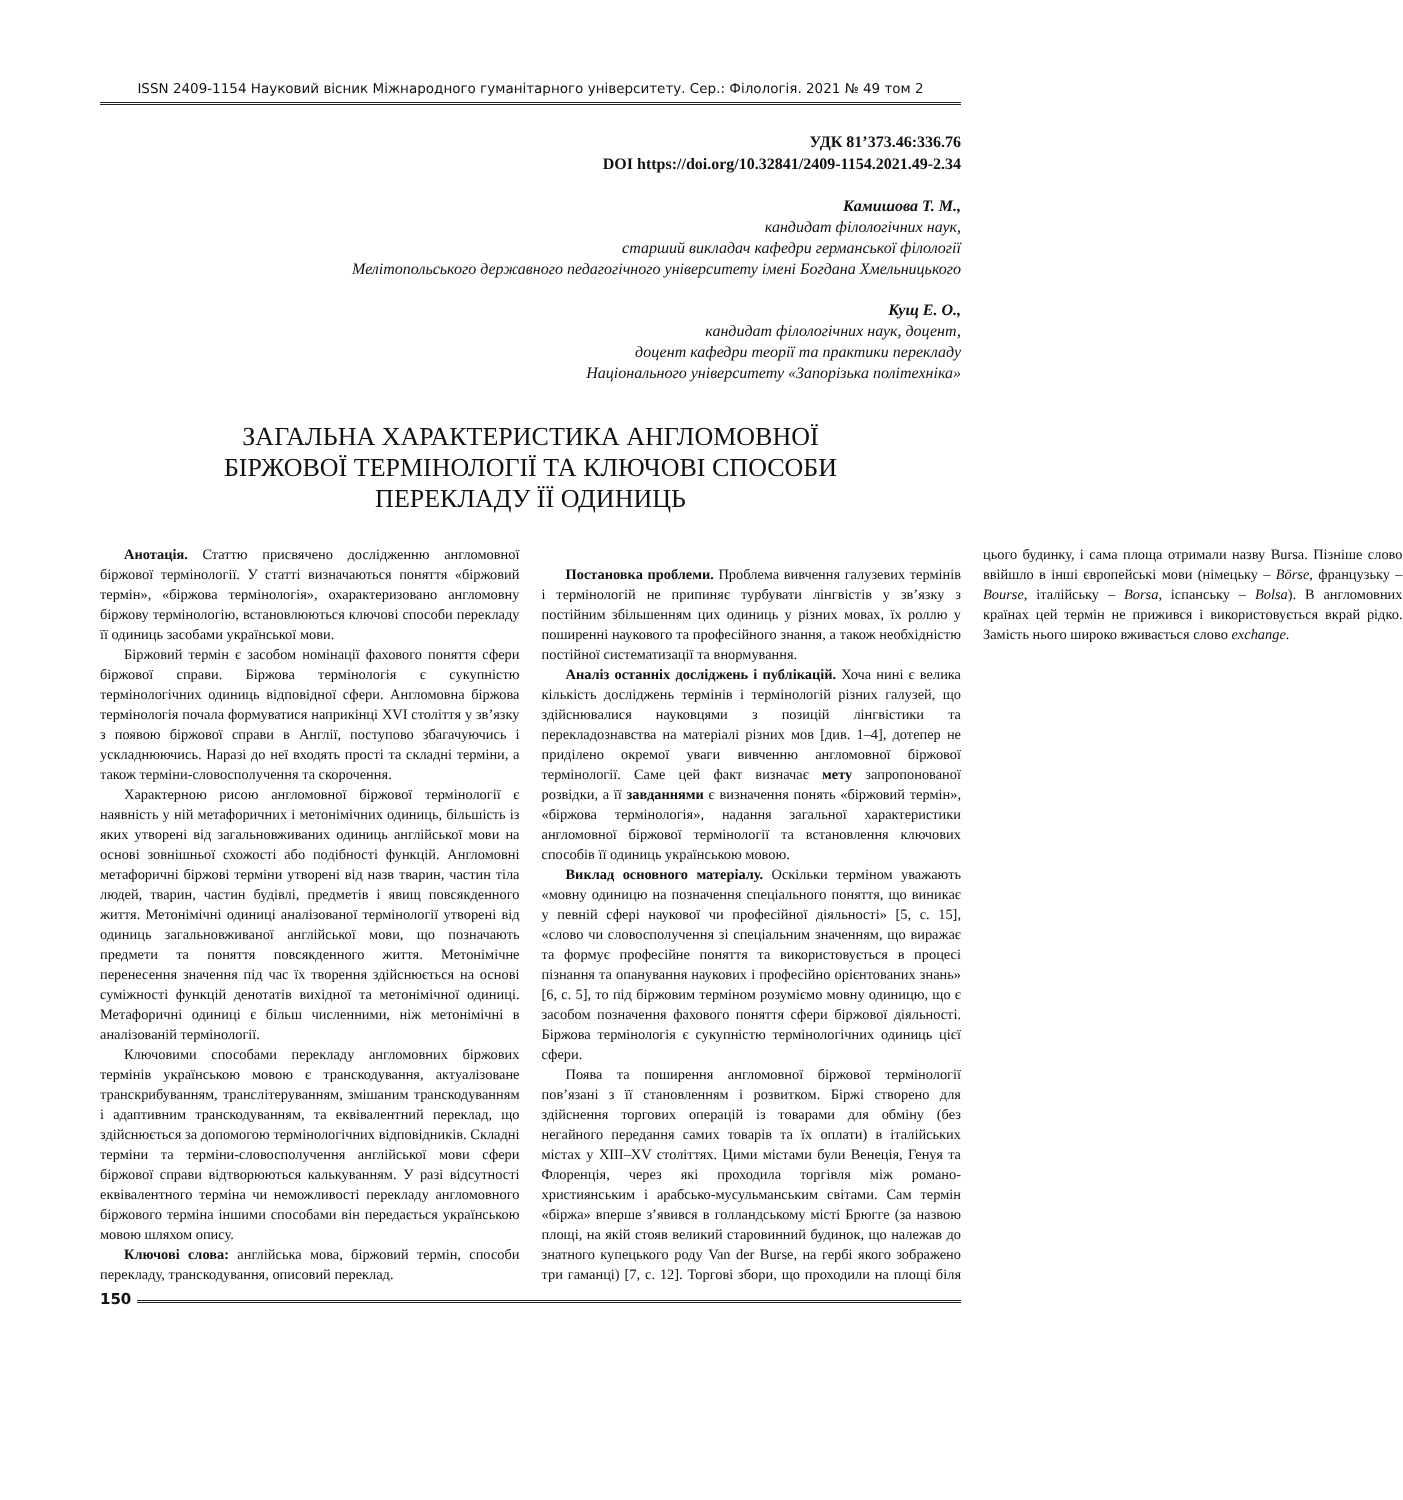ISSN 2409-1154 Науковий вісник Міжнародного гуманітарного університету. Сер.: Філологія. 2021 № 49 том 2
УДК 81’373.46:336.76
DOI https://doi.org/10.32841/2409-1154.2021.49-2.34
Камишова Т. М.,
кандидат філологічних наук,
старший викладач кафедри германської філології
Мелітопольського державного педагогічного університету імені Богдана Хмельницького
Кущ Е. О.,
кандидат філологічних наук, доцент,
доцент кафедри теорії та практики перекладу
Національного університету «Запорізька політехніка»
ЗАГАЛЬНА ХАРАКТЕРИСТИКА АНГЛОМОВНОЇ
БІРЖОВОЇ ТЕРМІНОЛОГІЇ ТА КЛЮЧОВІ СПОСОБИ
ПЕРЕКЛАДУ ЇЇ ОДИНИЦЬ
Анотація. Статтю присвячено дослідженню англомовної біржової термінології. У статті визначаються поняття «біржовий термін», «біржова термінологія», охарактеризовано англомовну біржову термінологію, встановлюються ключові способи перекладу її одиниць засобами української мови.
Біржовий термін є засобом номінації фахового поняття сфери біржової справи. Біржова термінологія є сукупністю термінологічних одиниць відповідної сфери. Англомовна біржова термінологія почала формуватися наприкінці XVI століття у зв’язку з появою біржової справи в Англії, поступово збагачуючись і ускладнюючись. Наразі до неї входять прості та складні терміни, а також терміни-словосполучення та скорочення.
Характерною рисою англомовної біржової термінології є наявність у ній метафоричних і метонімічних одиниць, більшість із яких утворені від загальновживаних одиниць англійської мови на основі зовнішньої схожості або подібності функцій. Англомовні метафоричні біржові терміни утворені від назв тварин, частин тіла людей, тварин, частин будівлі, предметів і явищ повсякденного життя. Метонімічні одиниці аналізованої термінології утворені від одиниць загальновживаної англійської мови, що позначають предмети та поняття повсякденного життя. Метонімічне перенесення значення під час їх творення здійснюється на основі суміжності функцій денотатів вихідної та метонімічної одиниці. Метафоричні одиниці є більш численними, ніж метонімічні в аналізованій термінології.
Ключовими способами перекладу англомовних біржових термінів українською мовою є транскодування, актуалізоване транскрибуванням, транслітеруванням, змішаним транскодуванням і адаптивним транскодуванням, та еквівалентний переклад, що здійснюється за допомогою термінологічних відповідників. Складні терміни та терміни-словосполучення англійської мови сфери біржової справи відтворюються калькуванням. У разі відсутності еквівалентного терміна чи неможливості перекладу англомовного біржового терміна іншими способами він передається українською мовою шляхом опису.
Ключові слова: англійська мова, біржовий термін, способи перекладу, транскодування, описовий переклад.
Постановка проблеми. Проблема вивчення галузевих термінів і термінологій не припиняє турбувати лінгвістів у зв’язку з постійним збільшенням цих одиниць у різних мовах, їх роллю у поширенні наукового та професійного знання, а також необхідністю постійної систематизації та внормування.
Аналіз останніх досліджень і публікацій. Хоча нині є велика кількість досліджень термінів і термінологій різних галузей, що здійснювалися науковцями з позицій лінгвістики та перекладознавства на матеріалі різних мов [див. 1–4], дотепер не приділено окремої уваги вивченню англомовної біржової термінології. Саме цей факт визначає мету запропонованої розвідки, а її завданнями є визначення понять «біржовий термін», «біржова термінологія», надання загальної характеристики англомовної біржової термінології та встановлення ключових способів її одиниць українською мовою.
Виклад основного матеріалу. Оскільки терміном уважають «мовну одиницю на позначення спеціального поняття, що виникає у певній сфері наукової чи професійної діяльності» [5, с. 15], «слово чи словосполучення зі спеціальним значенням, що виражає та формує професійне поняття та використовується в процесі пізнання та опанування наукових і професійно орієнтованих знань» [6, с. 5], то під біржовим терміном розуміємо мовну одиницю, що є засобом позначення фахового поняття сфери біржової діяльності. Біржова термінологія є сукупністю термінологічних одиниць цієї сфери.
Поява та поширення англомовної біржової термінології пов’язані з її становленням і розвитком. Біржі створено для здійснення торгових операцій із товарами для обміну (без негайного передання самих товарів та їх оплати) в італійських містах у XIII–XV століттях. Цими містами були Венеція, Генуя та Флоренція, через які проходила торгівля між романо-християнським і арабсько-мусульманським світами. Сам термін «біржа» вперше з’явився в голландському місті Брюгге (за назвою площі, на якій стояв великий старовинний будинок, що належав до знатного купецького роду Van der Burse, на гербі якого зображено три гаманці) [7, с. 12]. Торгові збори, що проходили на площі біля цього будинку, і сама площа отримали назву Bursa. Пізніше слово ввійшло в інші європейські мови (німецьку – Börse, французьку – Bourse, італійську – Borsa, іспанську – Bolsa). В англомовних країнах цей термін не прижився і використовується вкрай рідко. Замість нього широко вживається слово exchange.
150